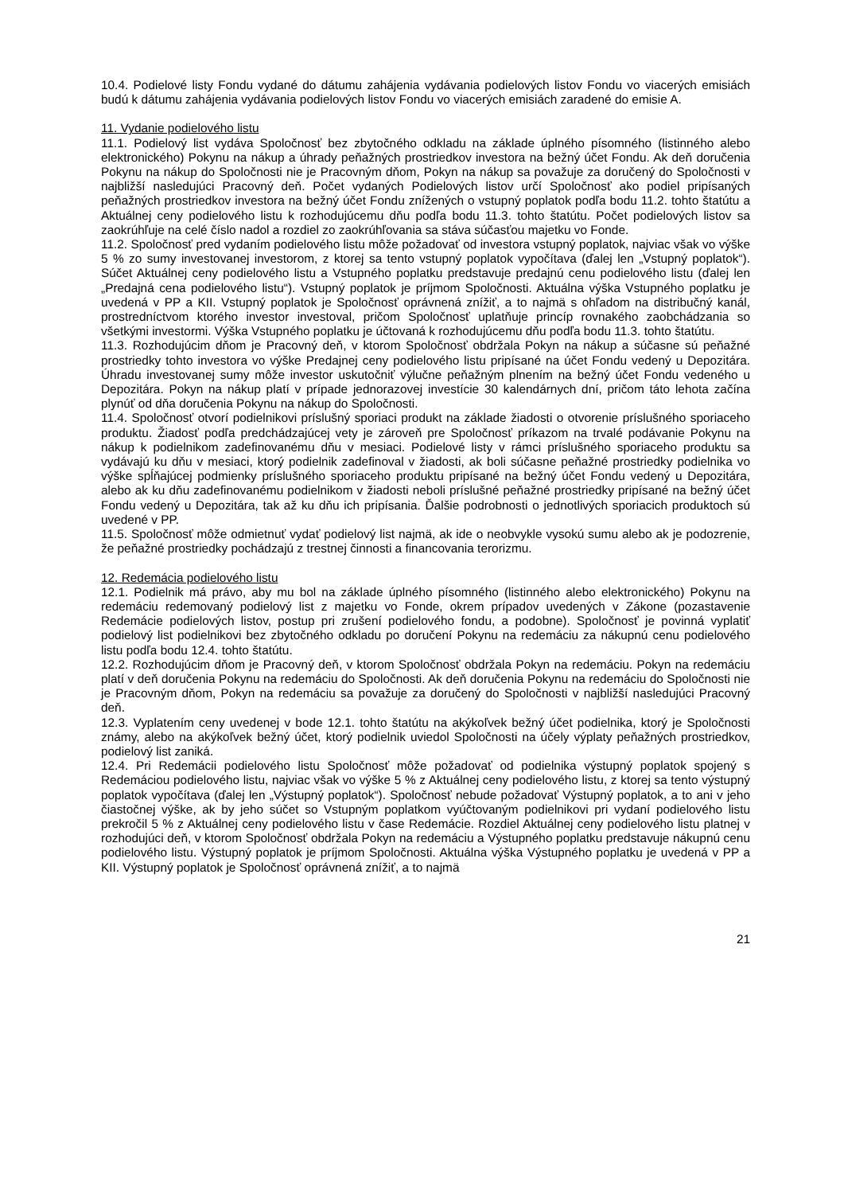10.4. Podielové listy Fondu vydané do dátumu zahájenia vydávania podielových listov Fondu vo viacerých emisiách budú k dátumu zahájenia vydávania podielových listov Fondu vo viacerých emisiách zaradené do emisie A.
11. Vydanie podielového listu
11.1. Podielový list vydáva Spoločnosť bez zbytočného odkladu na základe úplného písomného (listinného alebo elektronického) Pokynu na nákup a úhrady peňažných prostriedkov investora na bežný účet Fondu. Ak deň doručenia Pokynu na nákup do Spoločnosti nie je Pracovným dňom, Pokyn na nákup sa považuje za doručený do Spoločnosti v najbližší nasledujúci Pracovný deň. Počet vydaných Podielových listov určí Spoločnosť ako podiel pripísaných peňažných prostriedkov investora na bežný účet Fondu znížených o vstupný poplatok podľa bodu 11.2. tohto štatútu a Aktuálnej ceny podielového listu k rozhodujúcemu dňu podľa bodu 11.3. tohto štatútu. Počet podielových listov sa zaokrúhľuje na celé číslo nadol a rozdiel zo zaokrúhľovania sa stáva súčasťou majetku vo Fonde.
11.2. Spoločnosť pred vydaním podielového listu môže požadovať od investora vstupný poplatok, najviac však vo výške 5 % zo sumy investovanej investorom, z ktorej sa tento vstupný poplatok vypočítava (ďalej len „Vstupný poplatok“). Súčet Aktuálnej ceny podielového listu a Vstupného poplatku predstavuje predajnú cenu podielového listu (ďalej len „Predajná cena podielového listu“). Vstupný poplatok je príjmom Spoločnosti. Aktuálna výška Vstupného poplatku je uvedená v PP a KII. Vstupný poplatok je Spoločnosť oprávnená znížiť, a to najmä s ohľadom na distribučný kanál, prostredníctvom ktorého investor investoval, pričom Spoločnosť uplatňuje princíp rovnakého zaobchádzania so všetkými investormi. Výška Vstupného poplatku je účtovaná k rozhodujúcemu dňu podľa bodu 11.3. tohto štatútu.
11.3. Rozhodujúcim dňom je Pracovný deň, v ktorom Spoločnosť obdržala Pokyn na nákup a súčasne sú peňažné prostriedky tohto investora vo výške Predajnej ceny podielového listu pripísané na účet Fondu vedený u Depozitára. Úhradu investovanej sumy môže investor uskutočniť výlučne peňažným plnením na bežný účet Fondu vedeného u Depozitára. Pokyn na nákup platí v prípade jednorazovej investície 30 kalendárnych dní, pričom táto lehota začína plynúť od dňa doručenia Pokynu na nákup do Spoločnosti.
11.4. Spoločnosť otvorí podielnikovi príslušný sporiaci produkt na základe žiadosti o otvorenie príslušného sporiaceho produktu. Žiadosť podľa predchádzajúcej vety je zároveň pre Spoločnosť príkazom na trvalé podávanie Pokynu na nákup k podielnikom zadefinovanému dňu v mesiaci. Podielové listy v rámci príslušného sporiaceho produktu sa vydávajú ku dňu v mesiaci, ktorý podielnik zadefinoval v žiadosti, ak boli súčasne peňažné prostriedky podielnika vo výške spĺňajúcej podmienky príslušného sporiaceho produktu pripísané na bežný účet Fondu vedený u Depozitára, alebo ak ku dňu zadefinovanému podielnikom v žiadosti neboli príslušné peňažné prostriedky pripísané na bežný účet Fondu vedený u Depozitára, tak až ku dňu ich pripísania. Ďalšie podrobnosti o jednotlivých sporiacich produktoch sú uvedené v PP.
11.5. Spoločnosť môže odmietnuť vydať podielový list najmä, ak ide o neobvykle vysokú sumu alebo ak je podozrenie, že peňažné prostriedky pochádzajú z trestnej činnosti a financovania terorizmu.
12. Redemácia podielového listu
12.1. Podielnik má právo, aby mu bol na základe úplného písomného (listinného alebo elektronického) Pokynu na redemáciu redemovaný podielový list z majetku vo Fonde, okrem prípadov uvedených v Zákone (pozastavenie Redemácie podielových listov, postup pri zrušení podielového fondu, a podobne). Spoločnosť je povinná vyplatiť podielový list podielnikovi bez zbytočného odkladu po doručení Pokynu na redemáciu za nákupnú cenu podielového listu podľa bodu 12.4. tohto štatútu.
12.2. Rozhodujúcim dňom je Pracovný deň, v ktorom Spoločnosť obdržala Pokyn na redemáciu. Pokyn na redemáciu platí v deň doručenia Pokynu na redemáciu do Spoločnosti. Ak deň doručenia Pokynu na redemáciu do Spoločnosti nie je Pracovným dňom, Pokyn na redemáciu sa považuje za doručený do Spoločnosti v najbližší nasledujúci Pracovný deň.
12.3. Vyplatením ceny uvedenej v bode 12.1. tohto štatútu na akýkoľvek bežný účet podielnika, ktorý je Spoločnosti známy, alebo na akýkoľvek bežný účet, ktorý podielnik uviedol Spoločnosti na účely výplaty peňažných prostriedkov, podielový list zaniká.
12.4. Pri Redemácii podielového listu Spoločnosť môže požadovať od podielnika výstupný poplatok spojený s Redemáciou podielového listu, najviac však vo výške 5 % z Aktuálnej ceny podielového listu, z ktorej sa tento výstupný poplatok vypočítava (ďalej len „Výstupný poplatok“). Spoločnosť nebude požadovať Výstupný poplatok, a to ani v jeho čiastočnej výške, ak by jeho súčet so Vstupným poplatkom vyúčtovaným podielnikovi pri vydaní podielového listu prekročil 5 % z Aktuálnej ceny podielového listu v čase Redemácie. Rozdiel Aktuálnej ceny podielového listu platnej v rozhodujúci deň, v ktorom Spoločnosť obdržala Pokyn na redemáciu a Výstupného poplatku predstavuje nákupnú cenu podielového listu. Výstupný poplatok je príjmom Spoločnosti. Aktuálna výška Výstupného poplatku je uvedená v PP a KII. Výstupný poplatok je Spoločnosť oprávnená znížiť, a to najmä
21